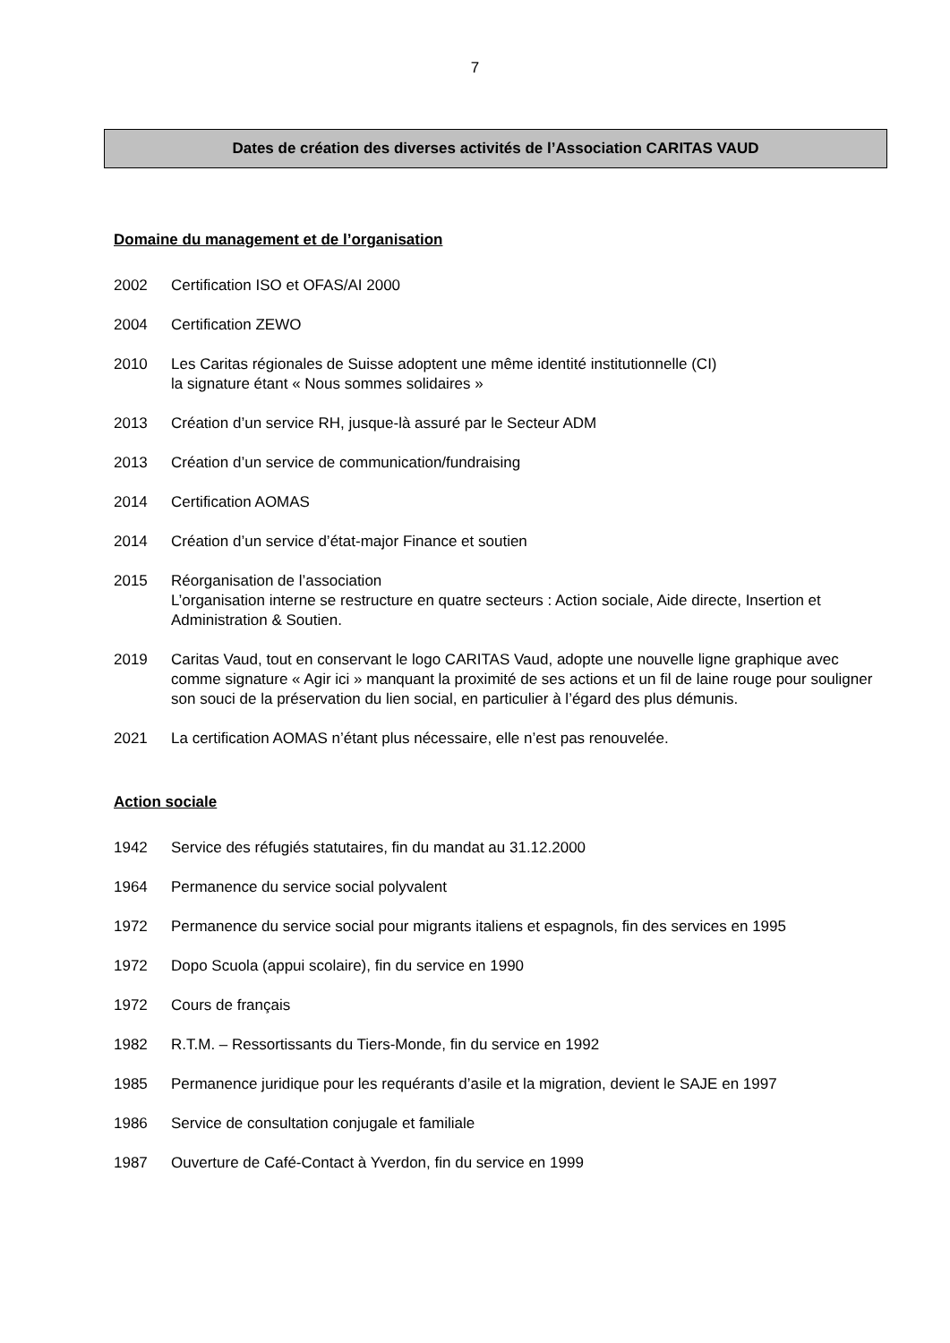7
Dates de création des diverses activités de l’Association CARITAS VAUD
Domaine du management et de l’organisation
2002 Certification ISO et OFAS/AI 2000
2004 Certification ZEWO
2010 Les Caritas régionales de Suisse adoptent une même identité institutionnelle (CI)
la signature étant « Nous sommes solidaires »
2013 Création d’un service RH, jusque-là assuré par le Secteur ADM
2013 Création d’un service de communication/fundraising
2014 Certification AOMAS
2014 Création d’un service d’état-major Finance et soutien
2015 Réorganisation de l’association
L’organisation interne se restructure en quatre secteurs : Action sociale, Aide directe, Insertion et Administration & Soutien.
2019 Caritas Vaud, tout en conservant le logo CARITAS Vaud, adopte une nouvelle ligne graphique avec comme signature « Agir ici » manquant la proximité de ses actions et un fil de laine rouge pour souligner son souci de la préservation du lien social, en particulier à l’égard des plus démunis.
2021 La certification AOMAS n’étant plus nécessaire, elle n’est pas renouvelée.
Action sociale
1942 Service des réfugiés statutaires, fin du mandat au 31.12.2000
1964 Permanence du service social polyvalent
1972 Permanence du service social pour migrants italiens et espagnols, fin des services en 1995
1972 Dopo Scuola (appui scolaire), fin du service en 1990
1972 Cours de français
1982 R.T.M. – Ressortissants du Tiers-Monde, fin du service en 1992
1985 Permanence juridique pour les requérants d’asile et la migration, devient le SAJE en 1997
1986 Service de consultation conjugale et familiale
1987 Ouverture de Café-Contact à Yverdon, fin du service en 1999